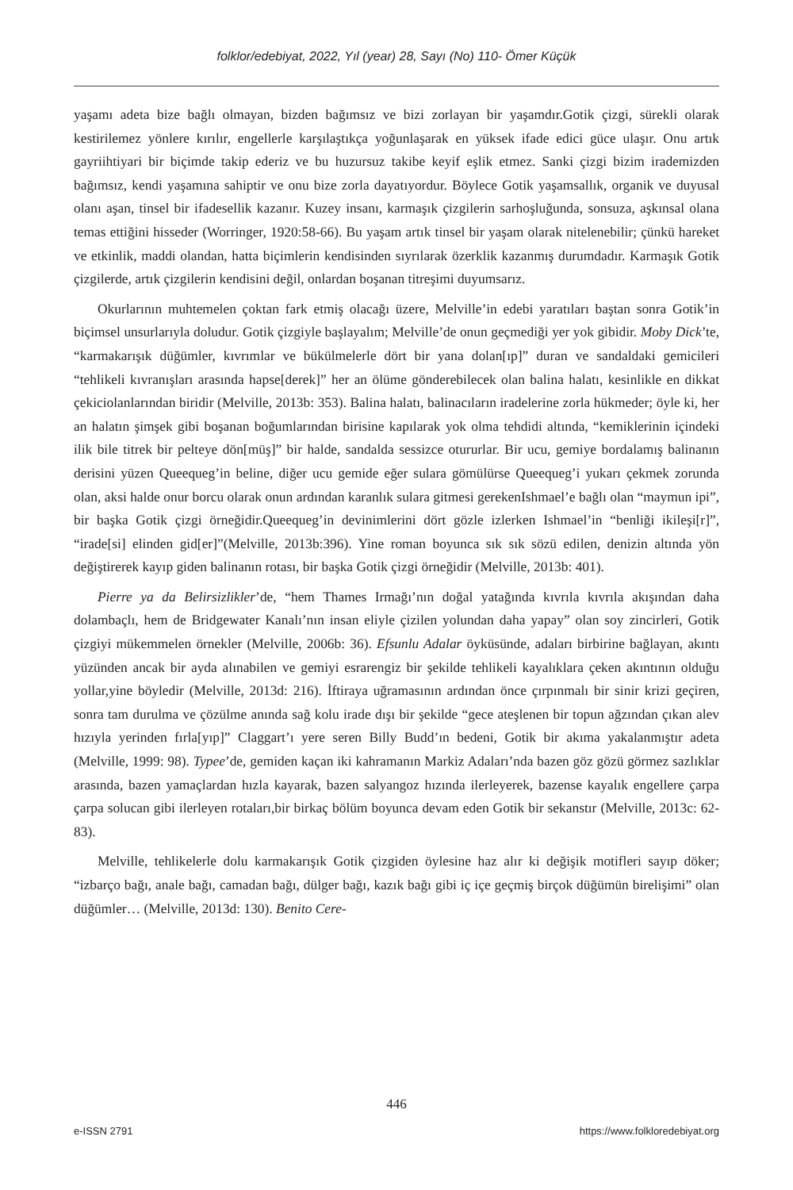folklor/edebiyat, 2022, Yıl (year) 28, Sayı (No) 110- Ömer Küçük
yaşamı adeta bize bağlı olmayan, bizden bağımsız ve bizi zorlayan bir yaşamdır.Gotik çizgi, sürekli olarak kestirilemez yönlere kırılır, engellerle karşılaştıkça yoğunlaşarak en yüksek ifade edici güce ulaşır. Onu artık gayriihtiyari bir biçimde takip ederiz ve bu huzursuz takibe keyif eşlik etmez. Sanki çizgi bizim irademizden bağımsız, kendi yaşamına sahiptir ve onu bize zorla dayatıyordur. Böylece Gotik yaşamsallık, organik ve duyusal olanı aşan, tinsel bir ifadesellik kazanır. Kuzey insanı, karmaşık çizgilerin sarhoşluğunda, sonsuza, aşkınsal olana temas ettiğini hisseder (Worringer, 1920:58-66). Bu yaşam artık tinsel bir yaşam olarak nitelenebilir; çünkü hareket ve etkinlik, maddi olandan, hatta biçimlerin kendisinden sıyrılarak özerklik kazanmış durumdadır. Karmaşık Gotik çizgilerde, artık çizgilerin kendisini değil, onlardan boşanan titreşimi duyumsarız.
Okurlarının muhtemelen çoktan fark etmiş olacağı üzere, Melville’in edebi yaratıları baştan sonra Gotik’in biçimsel unsurlarıyla doludur. Gotik çizgiyle başlayalım; Melville’de onun geçmediği yer yok gibidir. Moby Dick’te, “karmakarışık düğümler, kıvrımlar ve bükülmelerle dört bir yana dolan[ıp]” duran ve sandaldaki gemicileri “tehlikeli kıvranışları arasında hapse[derek]” her an ölüme gönderebilecek olan balina halatı, kesinlikle en dikkat çekiciolanlarından biridir (Melville, 2013b: 353). Balina halatı, balinacıların iradelerine zorla hükmeder; öyle ki, her an halatın şimşek gibi boşanan boğumlarından birisine kapılarak yok olma tehdidi altında, “kemiklerinin içindeki ilik bile titrek bir pelteye dön[müş]” bir halde, sandalda sessizce otururlar. Bir ucu, gemiye bordalamış balinanın derisini yüzen Queequeg’in beline, diğer ucu gemide eğer sulara gömülürse Queequeg’i yukarı çekmek zorunda olan, aksi halde onur borcu olarak onun ardından karanlık sulara gitmesi gerekenIshmael’e bağlı olan “maymun ipi”, bir başka Gotik çizgi örneğidir.Queequeg’in devinimlerini dört gözle izlerken Ishmael’in “benliği ikileşi[r]”, “irade[si] elinden gid[er]”(Melville, 2013b:396). Yine roman boyunca sık sık sözü edilen, denizin altında yön değiştirerek kayıp giden balinanın rotası, bir başka Gotik çizgi örneğidir (Melville, 2013b: 401).
Pierre ya da Belirsizlikler’de, “hem Thames Irmağı’nın doğal yatağında kıvrıla kıvrıla akışından daha dolambaçlı, hem de Bridgewater Kanalı’nın insan eliyle çizilen yolundan daha yapay” olan soy zincirleri, Gotik çizgiyi mükemmelen örnekler (Melville, 2006b: 36). Efsunlu Adalar öyküsünde, adaları birbirine bağlayan, akıntı yüzünden ancak bir ayda alınabilen ve gemiyi esrarengiz bir şekilde tehlikeli kayalıklara çeken akıntının olduğu yollar,yine böyledir (Melville, 2013d: 216). İftiraya uğramasının ardından önce çırpınmalı bir sinir krizi geçiren, sonra tam durulma ve çözülme anında sağ kolu irade dışı bir şekilde “gece ateşlenen bir topun ağzından çıkan alev hızıyla yerinden fırla[yıp]” Claggart’ı yere seren Billy Budd’ın bedeni, Gotik bir akıma yakalanmıştır adeta (Melville, 1999: 98). Typee’de, gemiden kaçan iki kahramanın Markiz Adaları’nda bazen göz gözü görmez sazlıklar arasında, bazen yamaçlardan hızla kayarak, bazen salyangoz hızında ilerleyerek, bazense kayalık engellere çarpa çarpa solucan gibi ilerleyen rotaları,bir birkaç bölüm boyunca devam eden Gotik bir sekanstır (Melville, 2013c: 62-83).
Melville, tehlikelerle dolu karmakarışık Gotik çizgiden öylesine haz alır ki değişik motifleri sayıp döker; “izbarço bağı, anale bağı, camadan bağı, dülger bağı, kazık bağı gibi iç içe geçmiş birçok düğümün birelişimi” olan düğümler… (Melville, 2013d: 130). Benito Cere-
446
e-ISSN 2791 https://www.folkloredebiyat.org